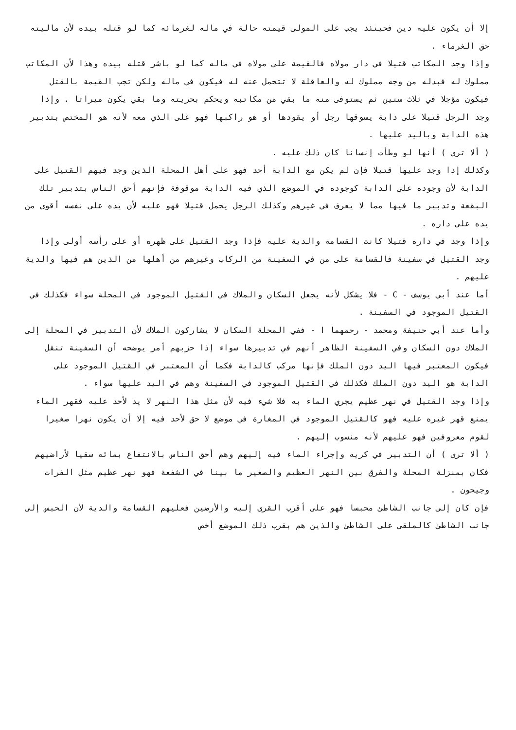إلا أن يكون عليه دين فحينئذ يجب على المولى قيمته حالة في ماله لغرمائه كما لو قتله بيده لأن ماليته حق الغرماء .
وإذا وجد المكاتب قتيلا في دار مولاه فالقيمة على مولاه في ماله كما لو باشر قتله بيده وهذا لأن المكاتب مملوك له فبدله من وجه مملوك له والعاقلة لا تتحمل عنه له فيكون في ماله ولكن تجب القيمة بالقتل فيكون مؤجلا في ثلاث سنين ثم يستوفى منه ما بقي من مكاتبه ويحكم بحريته وما بقي يكون ميراثا . وإذا وجد الرجل قتيلا على دابة يسوقها رجل أو يقودها أو هو راكبها فهو على الذي معه لأنه هو المختص بتدبير هذه الدابة وباليد عليها .
( ألا ترى ) أنها لو وطأت إنسانا كان ذلك عليه .
وكذلك إذا وجد عليها قتيلا فإن لم يكن مع الدابة أحد فهو على أهل المحلة الذين وجد فيهم القتيل على الدابة لأن وجوده على الدابة كوجوده في الموضع الذي فيه الدابة موقوفة فإنهم أحق الناس بتدبير تلك البقعة وتدبير ما فيها مما لا يعرف في غيرهم وكذلك الرجل يحمل قتيلا فهو عليه لأن يده على نفسه أقوى من يده على داره .
وإذا وجد في داره قتيلا كانت القسامة والدية عليه فإذا وجد القتيل على ظهره أو على رأسه أولى وإذا وجد القتيل في سفينة فالقسامة على من في السفينة من الركاب وغيرهم من أهلها من الذين هم فيها والدية عليهم .
أما عند أبي يوسف - C - فلا يشكل لأنه يجعل السكان والملاك في القتيل الموجود في المحلة سواء فكذلك في القتيل الموجود في السفينة .
وأما عند أبي حنيفة ومحمد - رحمهما ا - ففي المحلة السكان لا يشاركون الملاك لأن التدبير في المحلة إلى الملاك دون السكان وفي السفينة الظاهر أنهم في تدبيرها سواء إذا حزبهم أمر يوضحه أن السفينة تنقل فيكون المعتبر فيها اليد دون الملك فإنها مركب كالدابة فكما أن المعتبر في القتيل الموجود على الدابة هو اليد دون الملك فكذلك في القتيل الموجود في السفينة وهم في اليد عليها سواء .
وإذا وجد القتيل في نهر عظيم يجري الماء به فلا شيء فيه لأن مثل هذا النهر لا يد لأحد عليه فقهر الماء يمنع قهر غيره عليه فهو كالقتيل الموجود في المغارة في موضع لا حق لأحد فيه إلا أن يكون نهرا صغيرا لقوم معروفين فهو عليهم لأنه منسوب إليهم .
( ألا ترى ) أن التدبير في كريه وإجراء الماء فيه إليهم وهم أحق الناس بالانتفاع بمائه سقيا لأراضيهم فكان بمنزلة المحلة والفرق بين النهر العظيم والصغير ما بينا في الشفعة فهو نهر عظيم مثل الفرات وجيحون .
فإن كان إلى جانب الشاطئ محبسا فهو على أقرب القرى إليه والأرضين فعليهم القسامة والدية لأن الحبس إلى جانب الشاطئ كالملقى على الشاطئ والذين هم بقرب ذلك الموضع أخص